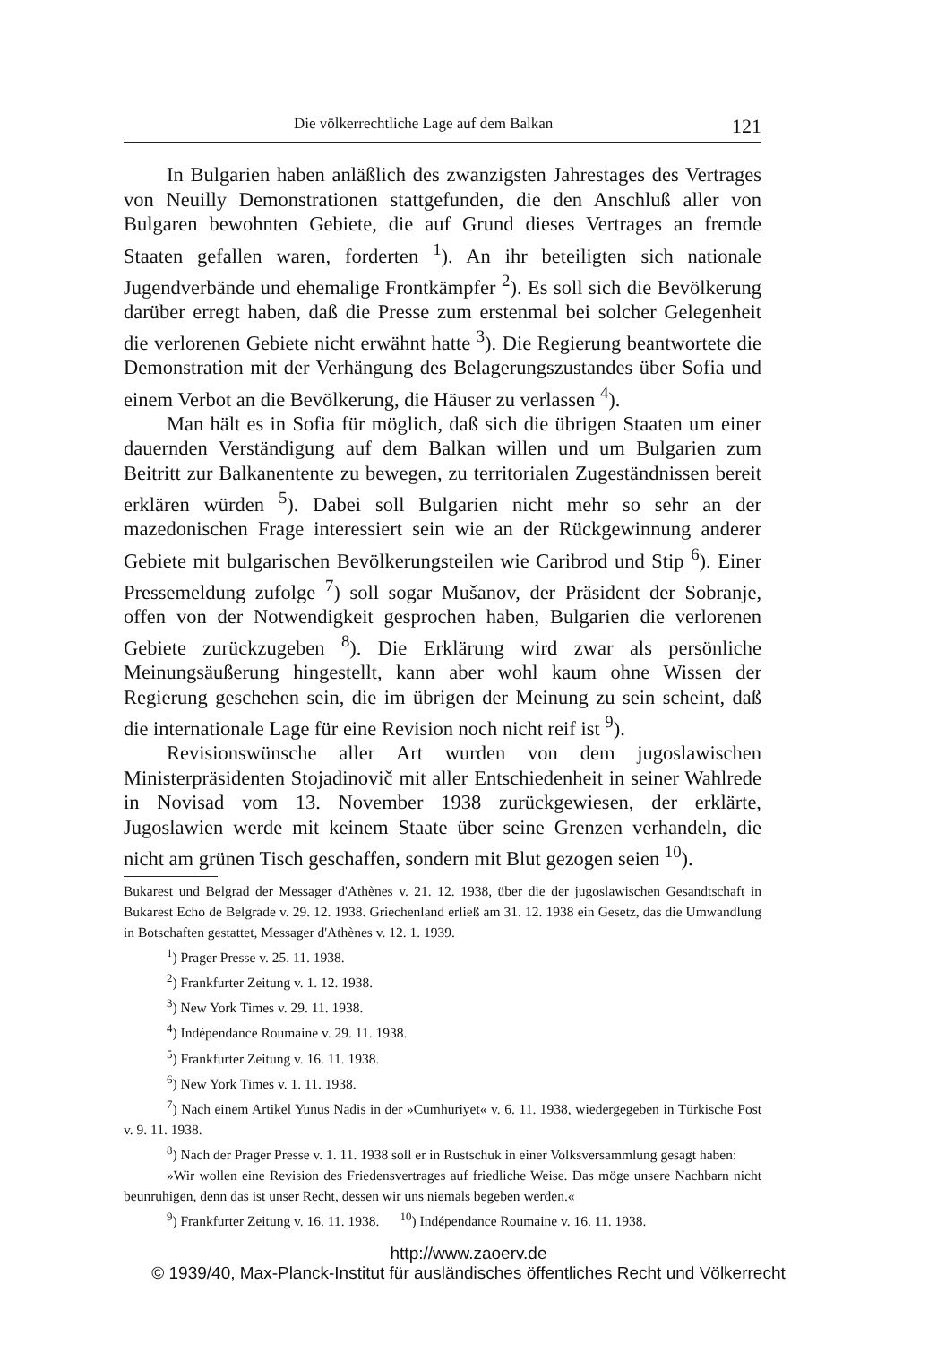Die völkerrechtliche Lage auf dem Balkan 121
In Bulgarien haben anläßlich des zwanzigsten Jahrestages des Vertrages von Neuilly Demonstrationen stattgefunden, die den Anschluß aller von Bulgaren bewohnten Gebiete, die auf Grund dieses Vertrages an fremde Staaten gefallen waren, forderten <sup>1</sup>). An ihr beteiligten sich nationale Jugendverbände und ehemalige Frontkämpfer <sup>2</sup>). Es soll sich die Bevölkerung darüber erregt haben, daß die Presse zum erstenmal bei solcher Gelegenheit die verlorenen Gebiete nicht erwähnt hatte <sup>3</sup>). Die Regierung beantwortete die Demonstration mit der Verhängung des Belagerungszustandes über Sofia und einem Verbot an die Bevölkerung, die Häuser zu verlassen <sup>4</sup>).
Man hält es in Sofia für möglich, daß sich die übrigen Staaten um einer dauernden Verständigung auf dem Balkan willen und um Bulgarien zum Beitritt zur Balkanentente zu bewegen, zu territorialen Zugeständnissen bereit erklären würden <sup>5</sup>). Dabei soll Bulgarien nicht mehr so sehr an der mazedonischen Frage interessiert sein wie an der Rückgewinnung anderer Gebiete mit bulgarischen Bevölkerungsteilen wie Caribrod und Stip <sup>6</sup>). Einer Pressemeldung zufolge <sup>7</sup>) soll sogar Mušanov, der Präsident der Sobranje, offen von der Notwendigkeit gesprochen haben, Bulgarien die verlorenen Gebiete zurückzugeben <sup>8</sup>). Die Erklärung wird zwar als persönliche Meinungsäußerung hingestellt, kann aber wohl kaum ohne Wissen der Regierung geschehen sein, die im übrigen der Meinung zu sein scheint, daß die internationale Lage für eine Revision noch nicht reif ist <sup>9</sup>).
Revisionswünsche aller Art wurden von dem jugoslawischen Ministerpräsidenten Stojadinovič mit aller Entschiedenheit in seiner Wahlrede in Novisad vom 13. November 1938 zurückgewiesen, der erklärte, Jugoslawien werde mit keinem Staate über seine Grenzen verhandeln, die nicht am grünen Tisch geschaffen, sondern mit Blut gezogen seien <sup>10</sup>).
Bukarest und Belgrad der Messager d'Athènes v. 21. 12. 1938, über die der jugoslawischen Gesandtschaft in Bukarest Echo de Belgrade v. 29. 12. 1938. Griechenland erließ am 31. 12. 1938 ein Gesetz, das die Umwandlung in Botschaften gestattet, Messager d'Athènes v. 12. 1. 1939.
<sup>1</sup>) Prager Presse v. 25. 11. 1938.
<sup>2</sup>) Frankfurter Zeitung v. 1. 12. 1938.
<sup>3</sup>) New York Times v. 29. 11. 1938.
<sup>4</sup>) Indépendance Roumaine v. 29. 11. 1938.
<sup>5</sup>) Frankfurter Zeitung v. 16. 11. 1938.
<sup>6</sup>) New York Times v. 1. 11. 1938.
<sup>7</sup>) Nach einem Artikel Yunus Nadis in der »Cumhuriyet« v. 6. 11. 1938, wiedergegeben in Türkische Post v. 9. 11. 1938.
<sup>8</sup>) Nach der Prager Presse v. 1. 11. 1938 soll er in Rustschuk in einer Volksversammlung gesagt haben:
»Wir wollen eine Revision des Friedensvertrages auf friedliche Weise. Das möge unsere Nachbarn nicht beunruhigen, denn das ist unser Recht, dessen wir uns niemals begeben werden.«
<sup>9</sup>) Frankfurter Zeitung v. 16. 11. 1938. <sup>10</sup>) Indépendance Roumaine v. 16. 11. 1938.
http://www.zaoerv.de
© 1939/40, Max-Planck-Institut für ausländisches öffentliches Recht und Völkerrecht